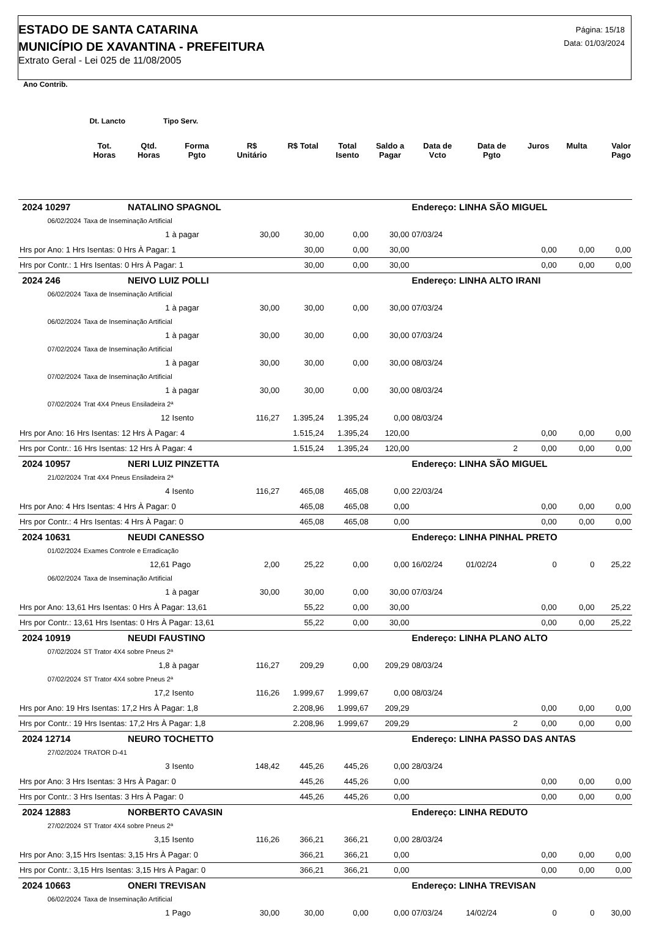ESTADO DE SANTA CATARINA
MUNICÍPIO DE XAVANTINA - PREFEITURA
Extrato Geral - Lei 025 de 11/08/2005
Página: 15/18
Data: 01/03/2024
| Ano Contrib. | | | | | | | | | | | | |
| --- | --- | --- | --- | --- | --- | --- | --- | --- | --- | --- | --- | --- |
| Dt. Lancto | | Tipo Serv. | | | | | | | | | | |
| | Tot. Horas | Qtd. Horas | Forma Pgto | R$ Unitário | R$ Total | Total Isento | Saldo a Pagar | Data de Vcto | Data de Pgto | Juros | Multa | Valor Pago |
| 2024 10297 | | NATALINO SPAGNOL | | | | | | Endereço: LINHA SÃO MIGUEL | | | | |
| 06/02/2024 | Taxa de Inseminação Artificial | | | | | | | | | | | |
| | | 1 | à pagar | 30,00 | 30,00 | 0,00 | 30,00 | 07/03/24 | | | | |
| Hrs por Ano: 1 Hrs Isentas: 0 Hrs À Pagar: 1 | | | | | 30,00 | 0,00 | 30,00 | | | 0,00 | 0,00 | 0,00 |
| Hrs por Contr.: 1 Hrs Isentas: 0 Hrs À Pagar: 1 | | | | | 30,00 | 0,00 | 30,00 | | | 0,00 | 0,00 | 0,00 |
| 2024 246 | | NEIVO LUIZ POLLI | | | | | | Endereço: LINHA ALTO IRANI | | | | |
| 06/02/2024 | Taxa de Inseminação Artificial | | | | | | | | | | | |
| | | 1 | à pagar | 30,00 | 30,00 | 0,00 | 30,00 | 07/03/24 | | | | |
| 06/02/2024 | Taxa de Inseminação Artificial | | | | | | | | | | | |
| | | 1 | à pagar | 30,00 | 30,00 | 0,00 | 30,00 | 07/03/24 | | | | |
| 07/02/2024 | Taxa de Inseminação Artificial | | | | | | | | | | | |
| | | 1 | à pagar | 30,00 | 30,00 | 0,00 | 30,00 | 08/03/24 | | | | |
| 07/02/2024 | Taxa de Inseminação Artificial | | | | | | | | | | | |
| | | 1 | à pagar | 30,00 | 30,00 | 0,00 | 30,00 | 08/03/24 | | | | |
| 07/02/2024 | Trat 4X4 Pneus Ensiladeira 2ª | | | | | | | | | | | |
| | | 12 | Isento | 116,27 | 1.395,24 | 1.395,24 | 0,00 | 08/03/24 | | | | |
| Hrs por Ano: 16 Hrs Isentas: 12 Hrs À Pagar: 4 | | | | | 1.515,24 | 1.395,24 | 120,00 | | | 0,00 | 0,00 | 0,00 |
| Hrs por Contr.: 16 Hrs Isentas: 12 Hrs À Pagar: 4 | | | | | 1.515,24 | 1.395,24 | 120,00 | | 2 | 0,00 | 0,00 | 0,00 |
| 2024 10957 | | NERI LUIZ PINZETTA | | | | | | Endereço: LINHA SÃO MIGUEL | | | | |
| 21/02/2024 | Trat 4X4 Pneus Ensiladeira 2ª | | | | | | | | | | | |
| | | 4 | Isento | 116,27 | 465,08 | 465,08 | 0,00 | 22/03/24 | | | | |
| Hrs por Ano: 4 Hrs Isentas: 4 Hrs À Pagar: 0 | | | | | 465,08 | 465,08 | 0,00 | | | 0,00 | 0,00 | 0,00 |
| Hrs por Contr.: 4 Hrs Isentas: 4 Hrs À Pagar: 0 | | | | | 465,08 | 465,08 | 0,00 | | | 0,00 | 0,00 | 0,00 |
| 2024 10631 | | NEUDI CANESSO | | | | | | Endereço: LINHA PINHAL PRETO | | | | |
| 01/02/2024 | Exames Controle e Erradicação | | | | | | | | | | | |
| | | 12,61 | Pago | 2,00 | 25,22 | 0,00 | 0,00 | 16/02/24 | 01/02/24 | 0 | 0 | 25,22 |
| 06/02/2024 | Taxa de Inseminação Artificial | | | | | | | | | | | |
| | | 1 | à pagar | 30,00 | 30,00 | 0,00 | 30,00 | 07/03/24 | | | | |
| Hrs por Ano: 13,61 Hrs Isentas: 0 Hrs À Pagar: 13,61 | | | | | 55,22 | 0,00 | 30,00 | | | 0,00 | 0,00 | 25,22 |
| Hrs por Contr.: 13,61 Hrs Isentas: 0 Hrs À Pagar: 13,61 | | | | | 55,22 | 0,00 | 30,00 | | | 0,00 | 0,00 | 25,22 |
| 2024 10919 | | NEUDI FAUSTINO | | | | | | Endereço: LINHA PLANO ALTO | | | | |
| 07/02/2024 | ST Trator 4X4 sobre Pneus 2ª | | | | | | | | | | | |
| | | 1,8 | à pagar | 116,27 | 209,29 | 0,00 | 209,29 | 08/03/24 | | | | |
| 07/02/2024 | ST Trator 4X4 sobre Pneus 2ª | | | | | | | | | | | |
| | | 17,2 | Isento | 116,26 | 1.999,67 | 1.999,67 | 0,00 | 08/03/24 | | | | |
| Hrs por Ano: 19 Hrs Isentas: 17,2 Hrs À Pagar: 1,8 | | | | | 2.208,96 | 1.999,67 | 209,29 | | | 0,00 | 0,00 | 0,00 |
| Hrs por Contr.: 19 Hrs Isentas: 17,2 Hrs À Pagar: 1,8 | | | | | 2.208,96 | 1.999,67 | 209,29 | | 2 | 0,00 | 0,00 | 0,00 |
| 2024 12714 | | NEURO TOCHETTO | | | | | | Endereço: LINHA PASSO DAS ANTAS | | | | |
| 27/02/2024 | TRATOR D-41 | | | | | | | | | | | |
| | | 3 | Isento | 148,42 | 445,26 | 445,26 | 0,00 | 28/03/24 | | | | |
| Hrs por Ano: 3 Hrs Isentas: 3 Hrs À Pagar: 0 | | | | | 445,26 | 445,26 | 0,00 | | | 0,00 | 0,00 | 0,00 |
| Hrs por Contr.: 3 Hrs Isentas: 3 Hrs À Pagar: 0 | | | | | 445,26 | 445,26 | 0,00 | | | 0,00 | 0,00 | 0,00 |
| 2024 12883 | | NORBERTO CAVASIN | | | | | | Endereço: LINHA REDUTO | | | | |
| 27/02/2024 | ST Trator 4X4 sobre Pneus 2ª | | | | | | | | | | | |
| | | 3,15 | Isento | 116,26 | 366,21 | 366,21 | 0,00 | 28/03/24 | | | | |
| Hrs por Ano: 3,15 Hrs Isentas: 3,15 Hrs À Pagar: 0 | | | | | 366,21 | 366,21 | 0,00 | | | 0,00 | 0,00 | 0,00 |
| Hrs por Contr.: 3,15 Hrs Isentas: 3,15 Hrs À Pagar: 0 | | | | | 366,21 | 366,21 | 0,00 | | | 0,00 | 0,00 | 0,00 |
| 2024 10663 | | ONERI TREVISAN | | | | | | Endereço: LINHA TREVISAN | | | | |
| 06/02/2024 | Taxa de Inseminação Artificial | | | | | | | | | | | |
| | | 1 | Pago | 30,00 | 30,00 | 0,00 | 0,00 | 07/03/24 | 14/02/24 | 0 | 0 | 30,00 |